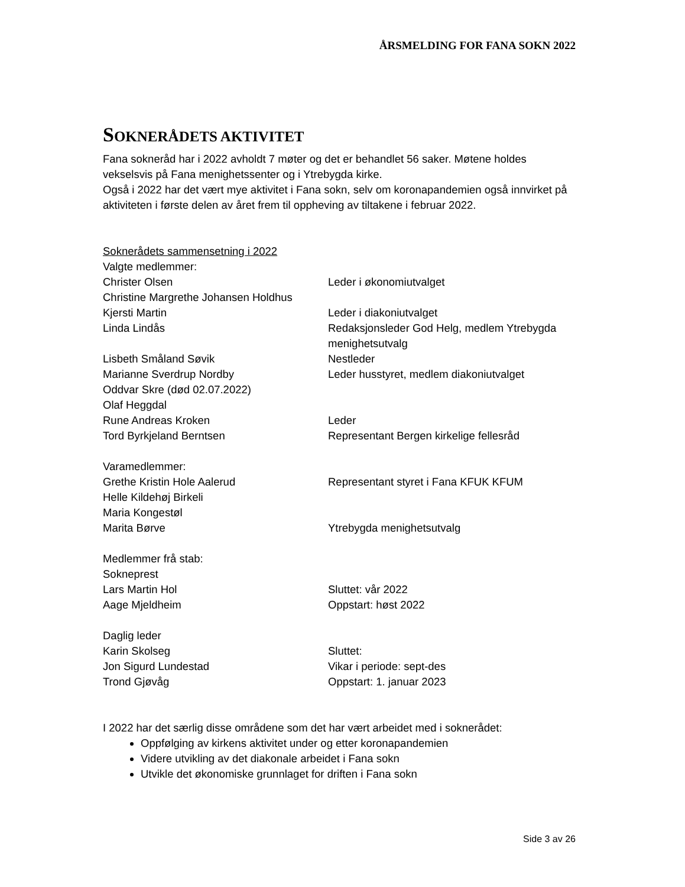ÅRSMELDING FOR FANA SOKN 2022
SOKNERÅDETS AKTIVITET
Fana sokneråd har i 2022 avholdt 7 møter og det er behandlet 56 saker. Møtene holdes vekselsvis på Fana menighetssenter og i Ytrebygda kirke.
Også i 2022 har det vært mye aktivitet i Fana sokn, selv om koronapandemien også innvirket på aktiviteten i første delen av året frem til oppheving av tiltakene i februar 2022.
Soknerådets sammensetning i 2022
Valgte medlemmer:
Christer Olsen Leder i økonomiutvalget
Christine Margrethe Johansen Holdhus
Kjersti Martin Leder i diakoniutvalget
Linda Lindås Redaksjonsleder God Helg, medlem Ytrebygda menighetsutvalg
Lisbeth Småland Søvik Nestleder
Marianne Sverdrup Nordby Leder husstyret, medlem diakoniutvalget
Oddvar Skre (død 02.07.2022)
Olaf Heggdal
Rune Andreas Kroken Leder
Tord Byrkjeland Berntsen Representant Bergen kirkelige fellesråd
Varamedlemmer:
Grethe Kristin Hole Aalerud Representant styret i Fana KFUK KFUM
Helle Kildehøj Birkeli
Maria Kongestøl
Marita Børve Ytrebygda menighetsutvalg
Medlemmer frå stab:
Sokneprest
Lars Martin Hol Sluttet: vår 2022
Aage Mjeldheim Oppstart: høst 2022
Daglig leder
Karin Skolseg Sluttet:
Jon Sigurd Lundestad Vikar i periode: sept-des
Trond Gjøvåg Oppstart: 1. januar 2023
I 2022 har det særlig disse områdene som det har vært arbeidet med i soknerådet:
Oppfølging av kirkens aktivitet under og etter koronapandemien
Videre utvikling av det diakonale arbeidet i Fana sokn
Utvikle det økonomiske grunnlaget for driften i Fana sokn
Side 3 av 26